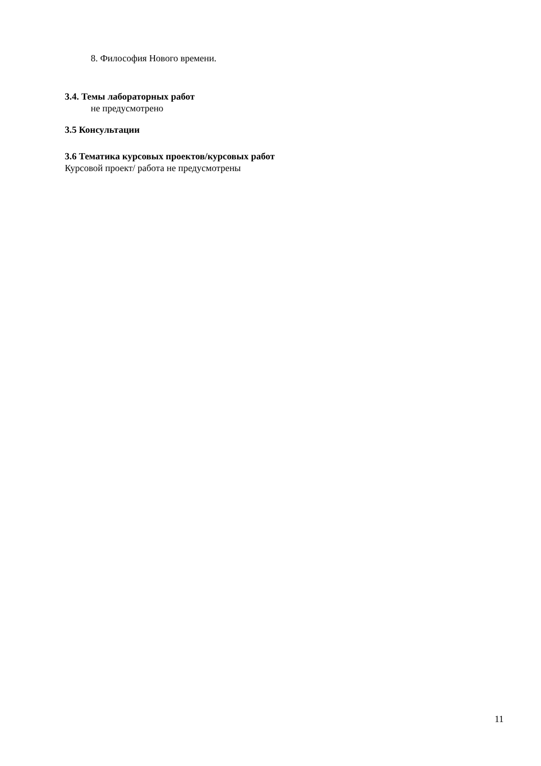8. Философия Нового времени.
3.4. Темы лабораторных работ
не предусмотрено
3.5 Консультации
3.6 Тематика курсовых проектов/курсовых работ
Курсовой проект/ работа не предусмотрены
11